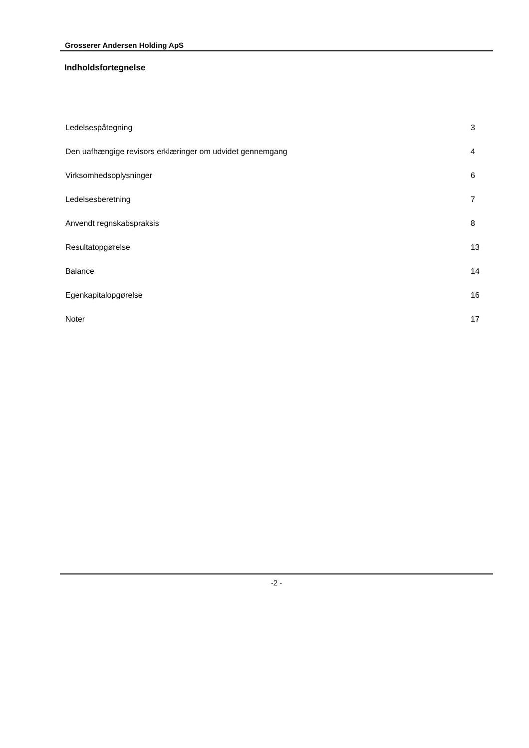Grosserer Andersen Holding ApS
Indholdsfortegnelse
| Ledelsespåtegning | 3 |
| Den uafhængige revisors erklæringer om udvidet gennemgang | 4 |
| Virksomhedsoplysninger | 6 |
| Ledelsesberetning | 7 |
| Anvendt regnskabspraksis | 8 |
| Resultatopgørelse | 13 |
| Balance | 14 |
| Egenkapitalopgørelse | 16 |
| Noter | 17 |
-2 -